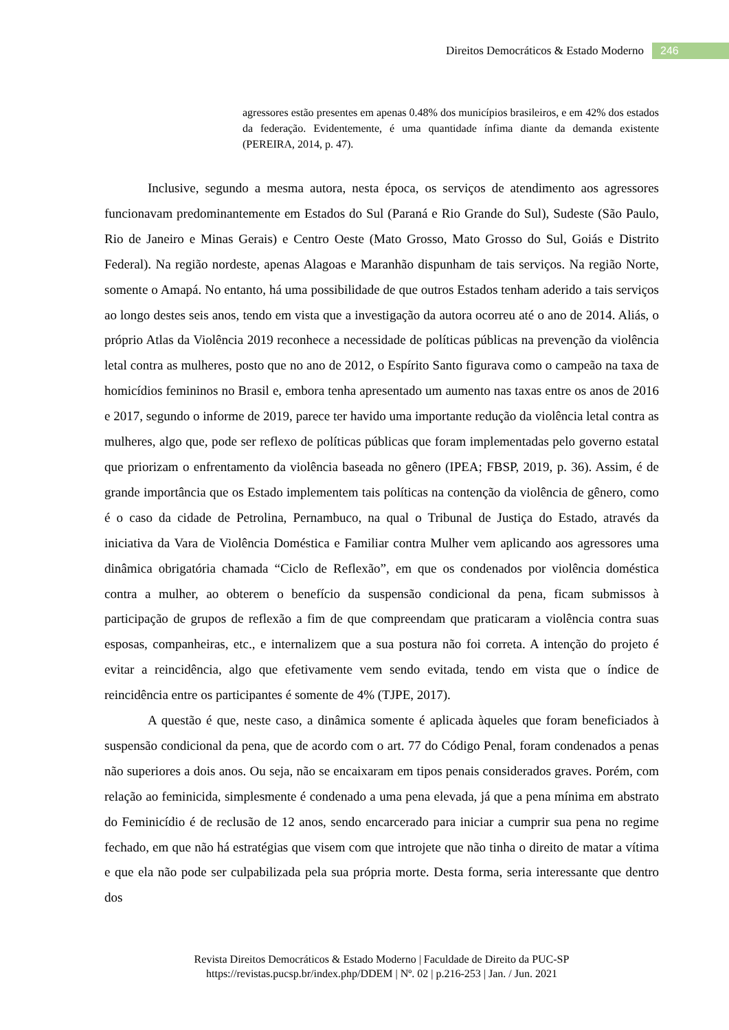Direitos Democráticos & Estado Moderno
246
agressores estão presentes em apenas 0.48% dos municípios brasileiros, e em 42% dos estados da federação. Evidentemente, é uma quantidade ínfima diante da demanda existente (PEREIRA, 2014, p. 47).
Inclusive, segundo a mesma autora, nesta época, os serviços de atendimento aos agressores funcionavam predominantemente em Estados do Sul (Paraná e Rio Grande do Sul), Sudeste (São Paulo, Rio de Janeiro e Minas Gerais) e Centro Oeste (Mato Grosso, Mato Grosso do Sul, Goiás e Distrito Federal). Na região nordeste, apenas Alagoas e Maranhão dispunham de tais serviços. Na região Norte, somente o Amapá. No entanto, há uma possibilidade de que outros Estados tenham aderido a tais serviços ao longo destes seis anos, tendo em vista que a investigação da autora ocorreu até o ano de 2014. Aliás, o próprio Atlas da Violência 2019 reconhece a necessidade de políticas públicas na prevenção da violência letal contra as mulheres, posto que no ano de 2012, o Espírito Santo figurava como o campeão na taxa de homicídios femininos no Brasil e, embora tenha apresentado um aumento nas taxas entre os anos de 2016 e 2017, segundo o informe de 2019, parece ter havido uma importante redução da violência letal contra as mulheres, algo que, pode ser reflexo de políticas públicas que foram implementadas pelo governo estatal que priorizam o enfrentamento da violência baseada no gênero (IPEA; FBSP, 2019, p. 36). Assim, é de grande importância que os Estado implementem tais políticas na contenção da violência de gênero, como é o caso da cidade de Petrolina, Pernambuco, na qual o Tribunal de Justiça do Estado, através da iniciativa da Vara de Violência Doméstica e Familiar contra Mulher vem aplicando aos agressores uma dinâmica obrigatória chamada “Ciclo de Reflexão”, em que os condenados por violência doméstica contra a mulher, ao obterem o benefício da suspensão condicional da pena, ficam submissos à participação de grupos de reflexão a fim de que compreendam que praticaram a violência contra suas esposas, companheiras, etc., e internalizem que a sua postura não foi correta. A intenção do projeto é evitar a reincidência, algo que efetivamente vem sendo evitada, tendo em vista que o índice de reincidência entre os participantes é somente de 4% (TJPE, 2017).
A questão é que, neste caso, a dinâmica somente é aplicada àqueles que foram beneficiados à suspensão condicional da pena, que de acordo com o art. 77 do Código Penal, foram condenados a penas não superiores a dois anos. Ou seja, não se encaixaram em tipos penais considerados graves. Porém, com relação ao feminicida, simplesmente é condenado a uma pena elevada, já que a pena mínima em abstrato do Feminicídio é de reclusão de 12 anos, sendo encarcerado para iniciar a cumprir sua pena no regime fechado, em que não há estratégias que visem com que introjete que não tinha o direito de matar a vítima e que ela não pode ser culpabilizada pela sua própria morte. Desta forma, seria interessante que dentro dos
Revista Direitos Democráticos & Estado Moderno | Faculdade de Direito da PUC-SP
https://revistas.pucsp.br/index.php/DDEM | Nº. 02 | p.216-253 | Jan. / Jun. 2021